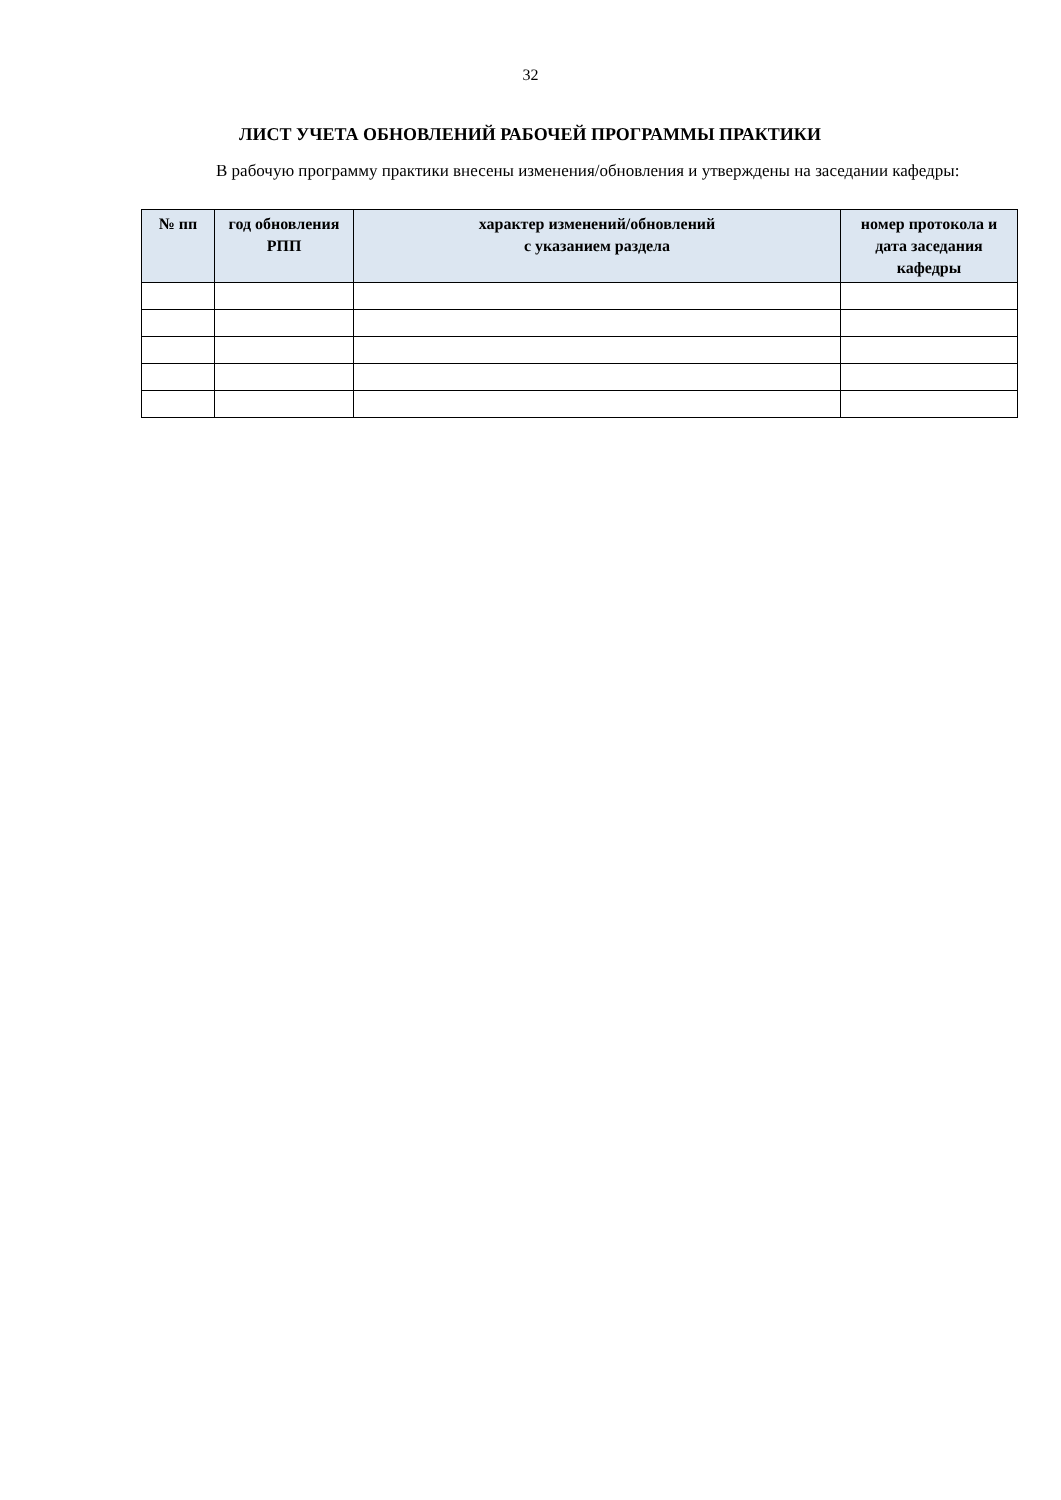32
ЛИСТ УЧЕТА ОБНОВЛЕНИЙ РАБОЧЕЙ ПРОГРАММЫ ПРАКТИКИ
В рабочую программу практики внесены изменения/обновления и утверждены на заседании кафедры:
| № пп | год обновления РПП | характер изменений/обновлений с указанием раздела | номер протокола и дата заседания кафедры |
| --- | --- | --- | --- |